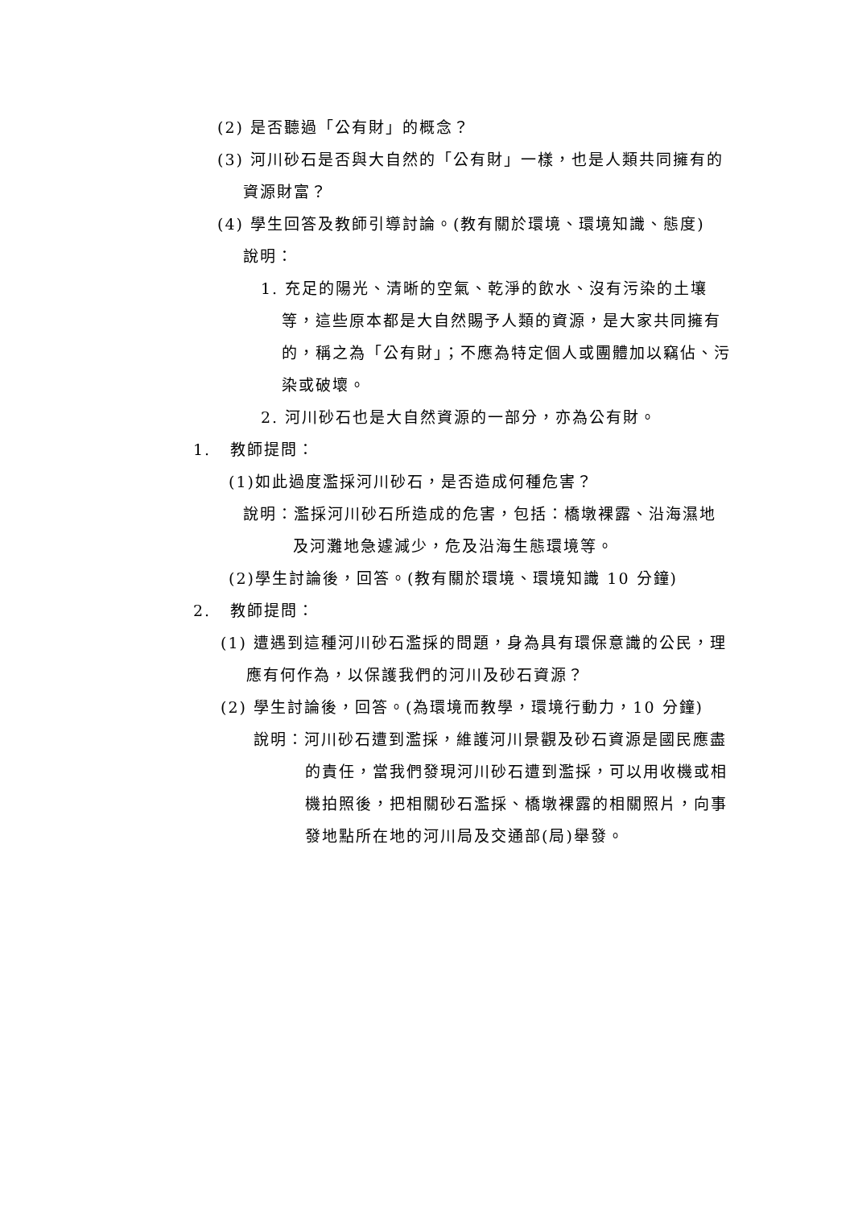(2) 是否聽過「公有財」的概念？
(3) 河川砂石是否與大自然的「公有財」一樣，也是人類共同擁有的資源財富？
(4) 學生回答及教師引導討論。(教有關於環境、環境知識、態度)
說明：
1. 充足的陽光、清晰的空氣、乾淨的飲水、沒有污染的土壤等，這些原本都是大自然賜予人類的資源，是大家共同擁有的，稱之為「公有財」；不應為特定個人或團體加以竊佔、污染或破壞。
2. 河川砂石也是大自然資源的一部分，亦為公有財。
1. 教師提問：
(1)如此過度濫採河川砂石，是否造成何種危害？
說明：濫採河川砂石所造成的危害，包括：橋墩裸露、沿海濕地及河灘地急遽減少，危及沿海生態環境等。
(2)學生討論後，回答。(教有關於環境、環境知識 10 分鐘)
2. 教師提問：
(1) 遭遇到這種河川砂石濫採的問題，身為具有環保意識的公民，理應有何作為，以保護我們的河川及砂石資源？
(2) 學生討論後，回答。(為環境而教學，環境行動力，10 分鐘)
說明：河川砂石遭到濫採，維護河川景觀及砂石資源是國民應盡的責任，當我們發現河川砂石遭到濫採，可以用收機或相機拍照後，把相關砂石濫採、橋墩裸露的相關照片，向事發地點所在地的河川局及交通部(局)舉發。